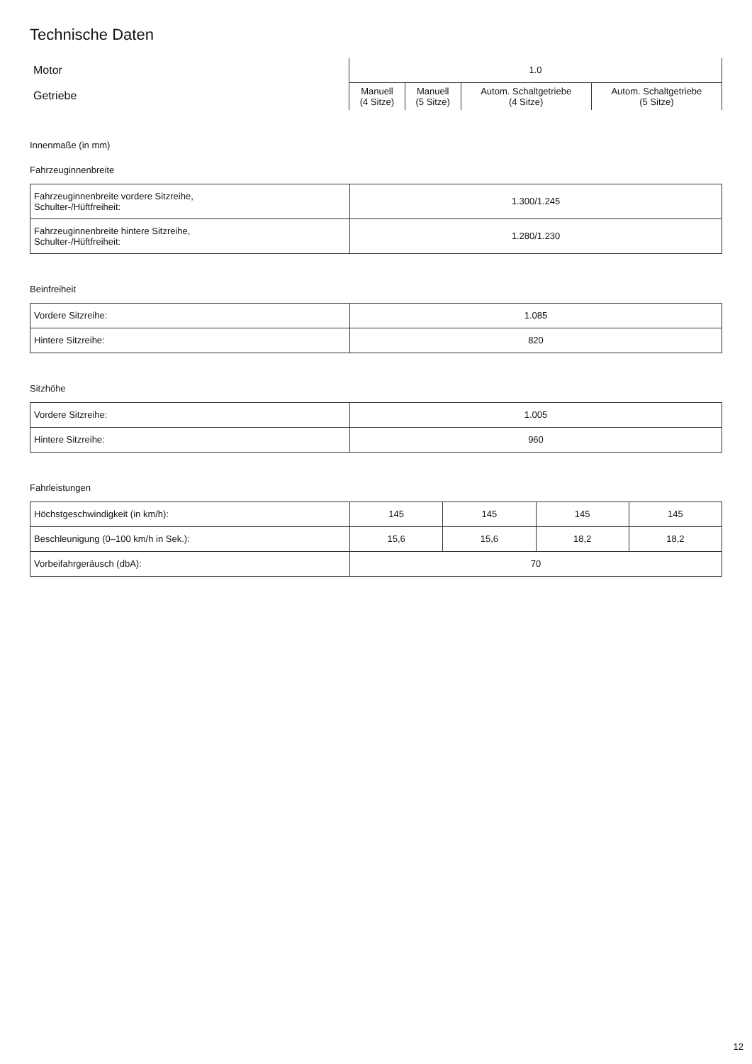Technische Daten
| Motor | 1.0 | | | |
| Getriebe | Manuell (4 Sitze) | Manuell (5 Sitze) | Autom. Schaltgetriebe (4 Sitze) | Autom. Schaltgetriebe (5 Sitze) |
Innenmaße (in mm)
Fahrzeuginnenbreite
| Fahrzeuginnenbreite vordere Sitzreihe, Schulter-/Hüftfreiheit: | 1.300/1.245 |
| Fahrzeuginnenbreite hintere Sitzreihe, Schulter-/Hüftfreiheit: | 1.280/1.230 |
Beinfreiheit
| Vordere Sitzreihe: | 1.085 |
| Hintere Sitzreihe: | 820 |
Sitzhöhe
| Vordere Sitzreihe: | 1.005 |
| Hintere Sitzreihe: | 960 |
Fahrleistungen
| Höchstgeschwindigkeit (in km/h): | 145 | 145 | 145 | 145 |
| Beschleunigung (0–100 km/h in Sek.): | 15,6 | 15,6 | 18,2 | 18,2 |
| Vorbeifahrgeräusch (dbA): | 70 | | | |
12